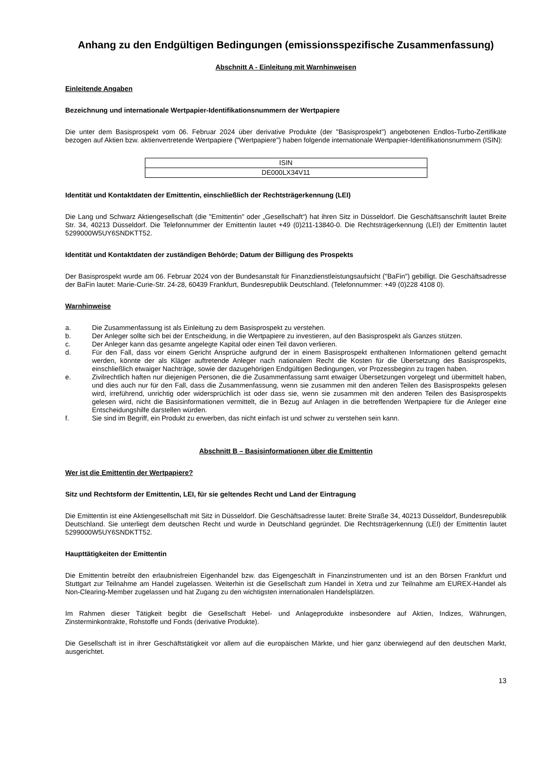Anhang zu den Endgültigen Bedingungen (emissionsspezifische Zusammenfassung)
Abschnitt A - Einleitung mit Warnhinweisen
Einleitende Angaben
Bezeichnung und internationale Wertpapier-Identifikationsnummern der Wertpapiere
Die unter dem Basisprospekt vom 06. Februar 2024 über derivative Produkte (der "Basisprospekt") angebotenen Endlos-Turbo-Zertifikate bezogen auf Aktien bzw. aktienvertretende Wertpapiere ("Wertpapiere") haben folgende internationale Wertpapier-Identifikationsnummern (ISIN):
| ISIN |
| DE000LX34V11 |
Identität und Kontaktdaten der Emittentin, einschließlich der Rechtsträgerkennung (LEI)
Die Lang und Schwarz Aktiengesellschaft (die "Emittentin" oder „Gesellschaft“) hat ihren Sitz in Düsseldorf. Die Geschäftsanschrift lautet Breite Str. 34, 40213 Düsseldorf. Die Telefonnummer der Emittentin lautet +49 (0)211-13840-0. Die Rechtsträgerkennung (LEI) der Emittentin lautet 5299000W5UY6SNDKTT52.
Identität und Kontaktdaten der zuständigen Behörde; Datum der Billigung des Prospekts
Der Basisprospekt wurde am 06. Februar 2024 von der Bundesanstalt für Finanzdienstleistungsaufsicht ("BaFin") gebilligt. Die Geschäftsadresse der BaFin lautet: Marie-Curie-Str. 24-28, 60439 Frankfurt, Bundesrepublik Deutschland. (Telefonnummer: +49 (0)228 4108 0).
Warnhinweise
a. Die Zusammenfassung ist als Einleitung zu dem Basisprospekt zu verstehen.
b. Der Anleger sollte sich bei der Entscheidung, in die Wertpapiere zu investieren, auf den Basisprospekt als Ganzes stützen.
c. Der Anleger kann das gesamte angelegte Kapital oder einen Teil davon verlieren.
d. Für den Fall, dass vor einem Gericht Ansprüche aufgrund der in einem Basisprospekt enthaltenen Informationen geltend gemacht werden, könnte der als Kläger auftretende Anleger nach nationalem Recht die Kosten für die Übersetzung des Basisprospekts, einschließlich etwaiger Nachträge, sowie der dazugehörigen Endgültigen Bedingungen, vor Prozessbeginn zu tragen haben.
e. Zivilrechtlich haften nur diejenigen Personen, die die Zusammenfassung samt etwaiger Übersetzungen vorgelegt und übermittelt haben, und dies auch nur für den Fall, dass die Zusammenfassung, wenn sie zusammen mit den anderen Teilen des Basisprospekts gelesen wird, irreführend, unrichtig oder widersprüchlich ist oder dass sie, wenn sie zusammen mit den anderen Teilen des Basisprospekts gelesen wird, nicht die Basisinformationen vermittelt, die in Bezug auf Anlagen in die betreffenden Wertpapiere für die Anleger eine Entscheidungshilfe darstellen würden.
f. Sie sind im Begriff, ein Produkt zu erwerben, das nicht einfach ist und schwer zu verstehen sein kann.
Abschnitt B – Basisinformationen über die Emittentin
Wer ist die Emittentin der Wertpapiere?
Sitz und Rechtsform der Emittentin, LEI, für sie geltendes Recht und Land der Eintragung
Die Emittentin ist eine Aktiengesellschaft mit Sitz in Düsseldorf. Die Geschäftsadresse lautet: Breite Straße 34, 40213 Düsseldorf, Bundesrepublik Deutschland. Sie unterliegt dem deutschen Recht und wurde in Deutschland gegründet. Die Rechtsträgerkennung (LEI) der Emittentin lautet 5299000W5UY6SNDKTT52.
Haupttätigkeiten der Emittentin
Die Emittentin betreibt den erlaubnisfreien Eigenhandel bzw. das Eigengeschäft in Finanzinstrumenten und ist an den Börsen Frankfurt und Stuttgart zur Teilnahme am Handel zugelassen. Weiterhin ist die Gesellschaft zum Handel in Xetra und zur Teilnahme am EUREX-Handel als Non-Clearing-Member zugelassen und hat Zugang zu den wichtigsten internationalen Handelsplätzen.
Im Rahmen dieser Tätigkeit begibt die Gesellschaft Hebel- und Anlageprodukte insbesondere auf Aktien, Indizes, Währungen, Zinsterminkontrakte, Rohstoffe und Fonds (derivative Produkte).
Die Gesellschaft ist in ihrer Geschäftstätigkeit vor allem auf die europäischen Märkte, und hier ganz überwiegend auf den deutschen Markt, ausgerichtet.
13